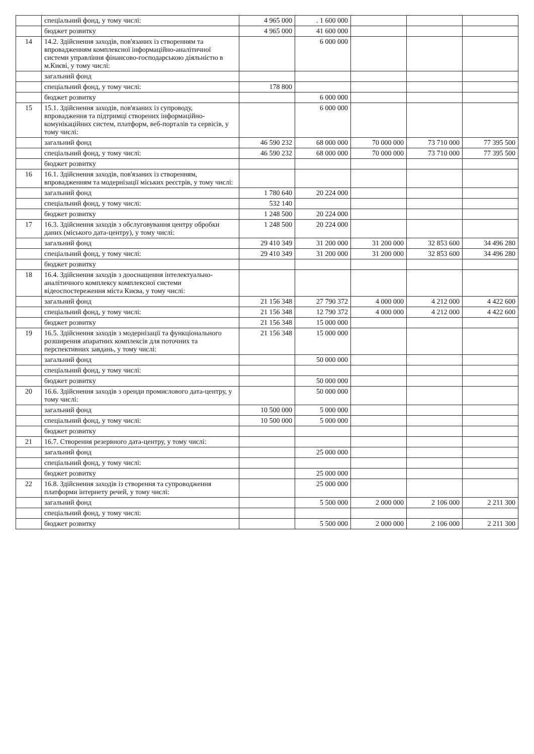| | спеціальний фонд, у тому числі: | 4 965 000 | . 1 600 000 | | | |
| | бюджет розвитку | 4 965 000 | 41 600 000 | | | |
| 14 | 14.2. Здійснення заходів, пов'язаних із створенням та впровадженням комплексної інформаційно-аналітичної системи управління фінансово-господарською діяльністю в м.Києві, у тому числі: | | 6 000 000 | | | |
| | загальний фонд | | | | | |
| | спеціальний фонд, у тому числі: | 178 800 | | | | |
| | бюджет розвитку | | 6 000 000 | | | |
| 15 | 15.1. Здійснення заходів, пов'язаних із супроводу, впровадження та підтримці створених інформаційно-комунікаційних систем, платформ, веб-порталів та сервісів, у тому числі: | | 6 000 000 | | | |
| | загальний фонд | 46 590 232 | 68 000 000 | 70 000 000 | 73 710 000 | 77 395 500 |
| | спеціальний фонд, у тому числі: | 46 590 232 | 68 000 000 | 70 000 000 | 73 710 000 | 77 395 500 |
| | бюджет розвитку | | | | | |
| 16 | 16.1. Здійснення заходів, пов'язаних із створенням, впровадженням та модернізації міських реєстрів, у тому числі: | | | | | |
| | загальний фонд | 1 780 640 | 20 224 000 | | | |
| | спеціальний фонд, у тому числі: | 532 140 | | | | |
| | бюджет розвитку | 1 248 500 | 20 224 000 | | | |
| 17 | 16.3. Здійснення заходів з обслуговування центру обробки даних (міського дата-центру), у тому числі: | 1 248 500 | 20 224 000 | | | |
| | загальний фонд | 29 410 349 | 31 200 000 | 31 200 000 | 32 853 600 | 34 496 280 |
| | спеціальний фонд, у тому числі: | 29 410 349 | 31 200 000 | 31 200 000 | 32 853 600 | 34 496 280 |
| | бюджет розвитку | | | | | |
| 18 | 16.4. Здійснення заходів з дооснащення інтелектуально-аналітичного комплексу комплексної системи відеоспостереження міста Києва, у тому числі: | | | | | |
| | загальний фонд | 21 156 348 | 27 790 372 | 4 000 000 | 4 212 000 | 4 422 600 |
| | спеціальний фонд, у тому числі: | 21 156 348 | 12 790 372 | 4 000 000 | 4 212 000 | 4 422 600 |
| | бюджет розвитку | 21 156 348 | 15 000 000 | | | |
| 19 | 16.5. Здійснення заходів з модернізації та функціонального розширення апаратних комплексів для поточних та перспективних завдань, у тому числі: | 21 156 348 | 15 000 000 | | | |
| | загальний фонд | | 50 000 000 | | | |
| | спеціальний фонд, у тому числі: | | | | | |
| | бюджет розвитку | | 50 000 000 | | | |
| 20 | 16.6. Здійснення заходів з оренди промислового дата-центру, у тому числі: | | 50 000 000 | | | |
| | загальний фонд | 10 500 000 | 5 000 000 | | | |
| | спеціальний фонд, у тому числі: | 10 500 000 | 5 000 000 | | | |
| | бюджет розвитку | | | | | |
| 21 | 16.7. Створення резервного дата-центру, у тому числі: | | | | | |
| | загальний фонд | | 25 000 000 | | | |
| | спеціальний фонд, у тому числі: | | | | | |
| | бюджет розвитку | | 25 000 000 | | | |
| 22 | 16.8. Здійснення заходів із створення та супроводження платформи інтернету речей, у тому числі: | | 25 000 000 | | | |
| | загальний фонд | | 5 500 000 | 2 000 000 | 2 106 000 | 2 211 300 |
| | спеціальний фонд, у тому числі: | | | | | |
| | бюджет розвитку | | 5 500 000 | 2 000 000 | 2 106 000 | 2 211 300 |